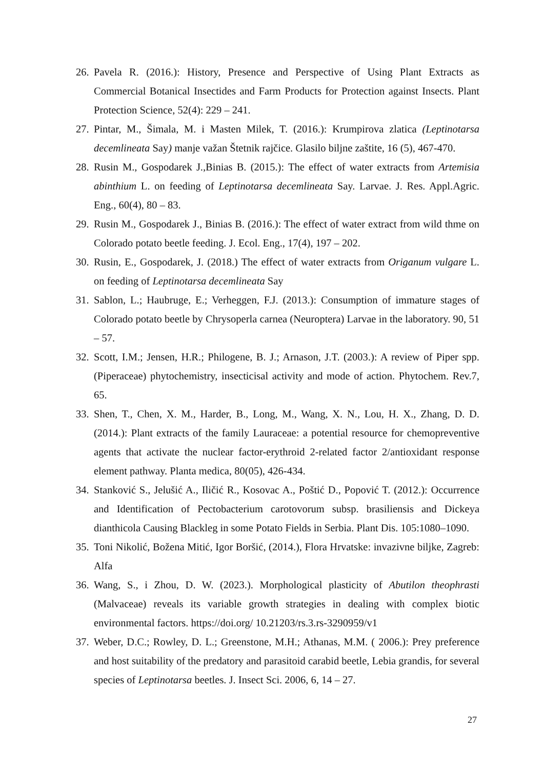26. Pavela R. (2016.): History, Presence and Perspective of Using Plant Extracts as Commercial Botanical Insectides and Farm Products for Protection against Insects. Plant Protection Science, 52(4): 229 – 241.
27. Pintar, M., Šimala, M. i Masten Milek, T. (2016.): Krumpirova zlatica (Leptinotarsa decemlineata Say) manje važan Štetnik rajčice. Glasilo biljne zaštite, 16 (5), 467-470.
28. Rusin M., Gospodarek J.,Binias B. (2015.): The effect of water extracts from Artemisia abinthium L. on feeding of Leptinotarsa decemlineata Say. Larvae. J. Res. Appl.Agric. Eng., 60(4), 80 – 83.
29. Rusin M., Gospodarek J., Binias B. (2016.): The effect of water extract from wild thme on Colorado potato beetle feeding. J. Ecol. Eng., 17(4), 197 – 202.
30. Rusin, E., Gospodarek, J. (2018.) The effect of water extracts from Origanum vulgare L. on feeding of Leptinotarsa decemlineata Say
31. Sablon, L.; Haubruge, E.; Verheggen, F.J. (2013.): Consumption of immature stages of Colorado potato beetle by Chrysoperla carnea (Neuroptera) Larvae in the laboratory. 90, 51 – 57.
32. Scott, I.M.; Jensen, H.R.; Philogene, B. J.; Arnason, J.T. (2003.): A review of Piper spp. (Piperaceae) phytochemistry, insecticisal activity and mode of action. Phytochem. Rev.7, 65.
33. Shen, T., Chen, X. M., Harder, B., Long, M., Wang, X. N., Lou, H. X., Zhang, D. D. (2014.): Plant extracts of the family Lauraceae: a potential resource for chemopreventive agents that activate the nuclear factor-erythroid 2-related factor 2/antioxidant response element pathway. Planta medica, 80(05), 426-434.
34. Stanković S., Jelušić A., Iličić R., Kosovac A., Poštić D., Popović T. (2012.): Occurrence and Identification of Pectobacterium carotovorum subsp. brasiliensis and Dickeya dianthicola Causing Blackleg in some Potato Fields in Serbia. Plant Dis. 105:1080–1090.
35. Toni Nikolić, Božena Mitić, Igor Boršić, (2014.), Flora Hrvatske: invazivne biljke, Zagreb: Alfa
36. Wang, S., i Zhou, D. W. (2023.). Morphological plasticity of Abutilon theophrasti (Malvaceae) reveals its variable growth strategies in dealing with complex biotic environmental factors. https://doi.org/ 10.21203/rs.3.rs-3290959/v1
37. Weber, D.C.; Rowley, D. L.; Greenstone, M.H.; Athanas, M.M. ( 2006.): Prey preference and host suitability of the predatory and parasitoid carabid beetle, Lebia grandis, for several species of Leptinotarsa beetles. J. Insect Sci. 2006, 6, 14 – 27.
27